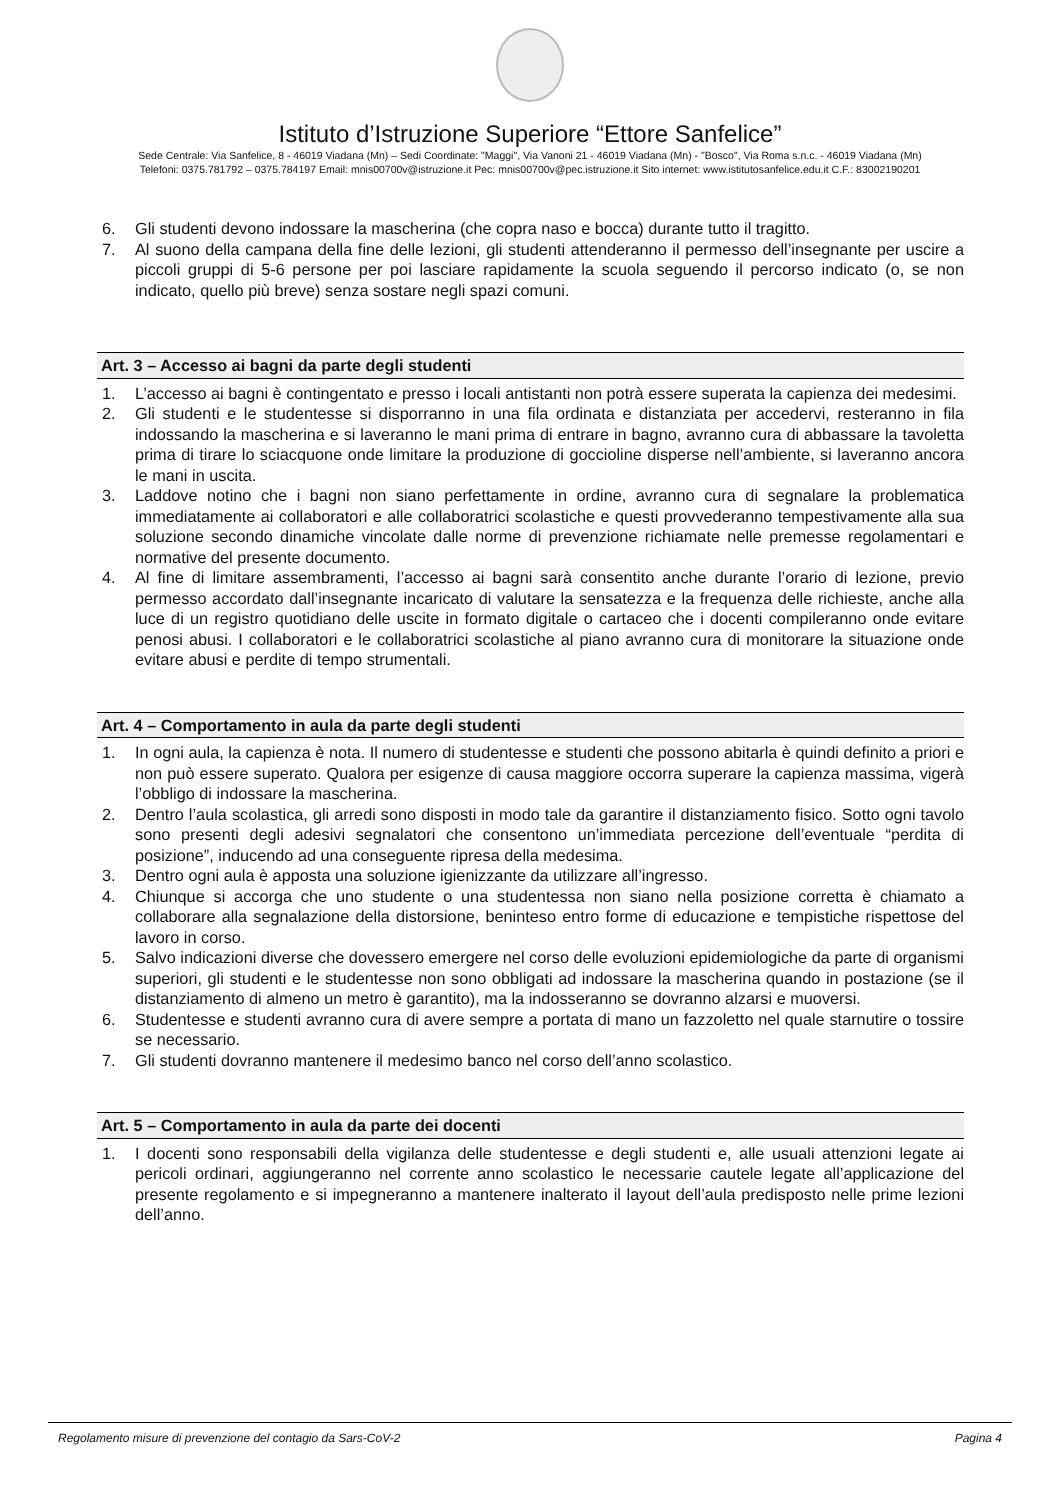Istituto d’Istruzione Superiore “Ettore Sanfelice”
Sede Centrale: Via Sanfelice, 8 - 46019 Viadana (Mn) – Sedi Coordinate: "Maggi", Via Vanoni 21 - 46019 Viadana (Mn) - "Bosco", Via Roma s.n.c. - 46019 Viadana (Mn)
Telefoni: 0375.781792 – 0375.784197 Email: mnis00700v@istruzione.it Pec: mnis00700v@pec.istruzione.it Sito internet: www.istitutosanfelice.edu.it C.F.: 83002190201
6. Gli studenti devono indossare la mascherina (che copra naso e bocca) durante tutto il tragitto.
7. Al suono della campana della fine delle lezioni, gli studenti attenderanno il permesso dell’insegnante per uscire a piccoli gruppi di 5-6 persone per poi lasciare rapidamente la scuola seguendo il percorso indicato (o, se non indicato, quello più breve) senza sostare negli spazi comuni.
Art. 3 – Accesso ai bagni da parte degli studenti
1. L’accesso ai bagni è contingentato e presso i locali antistanti non potrà essere superata la capienza dei medesimi.
2. Gli studenti e le studentesse si disporranno in una fila ordinata e distanziata per accedervi, resteranno in fila indossando la mascherina e si laveranno le mani prima di entrare in bagno, avranno cura di abbassare la tavoletta prima di tirare lo sciacquone onde limitare la produzione di goccioline disperse nell’ambiente, si laveranno ancora le mani in uscita.
3. Laddove notino che i bagni non siano perfettamente in ordine, avranno cura di segnalare la problematica immediatamente ai collaboratori e alle collaboratrici scolastiche e questi provvederanno tempestivamente alla sua soluzione secondo dinamiche vincolate dalle norme di prevenzione richiamate nelle premesse regolamentari e normative del presente documento.
4. Al fine di limitare assembramenti, l’accesso ai bagni sarà consentito anche durante l’orario di lezione, previo permesso accordato dall’insegnante incaricato di valutare la sensatezza e la frequenza delle richieste, anche alla luce di un registro quotidiano delle uscite in formato digitale o cartaceo che i docenti compileranno onde evitare penosi abusi. I collaboratori e le collaboratrici scolastiche al piano avranno cura di monitorare la situazione onde evitare abusi e perdite di tempo strumentali.
Art. 4 – Comportamento in aula da parte degli studenti
1. In ogni aula, la capienza è nota. Il numero di studentesse e studenti che possono abitarla è quindi definito a priori e non può essere superato. Qualora per esigenze di causa maggiore occorra superare la capienza massima, vigerà l’obbligo di indossare la mascherina.
2. Dentro l’aula scolastica, gli arredi sono disposti in modo tale da garantire il distanziamento fisico. Sotto ogni tavolo sono presenti degli adesivi segnalatori che consentono un’immediata percezione dell’eventuale “perdita di posizione”, inducendo ad una conseguente ripresa della medesima.
3. Dentro ogni aula è apposta una soluzione igienizzante da utilizzare all’ingresso.
4. Chiunque si accorga che uno studente o una studentessa non siano nella posizione corretta è chiamato a collaborare alla segnalazione della distorsione, beninteso entro forme di educazione e tempistiche rispettose del lavoro in corso.
5. Salvo indicazioni diverse che dovessero emergere nel corso delle evoluzioni epidemiologiche da parte di organismi superiori, gli studenti e le studentesse non sono obbligati ad indossare la mascherina quando in postazione (se il distanziamento di almeno un metro è garantito), ma la indosseranno se dovranno alzarsi e muoversi.
6. Studentesse e studenti avranno cura di avere sempre a portata di mano un fazzoletto nel quale starnutire o tossire se necessario.
7. Gli studenti dovranno mantenere il medesimo banco nel corso dell’anno scolastico.
Art. 5 – Comportamento in aula da parte dei docenti
1. I docenti sono responsabili della vigilanza delle studentesse e degli studenti e, alle usuali attenzioni legate ai pericoli ordinari, aggiungeranno nel corrente anno scolastico le necessarie cautele legate all’applicazione del presente regolamento e si impegneranno a mantenere inalterato il layout dell’aula predisposto nelle prime lezioni dell’anno.
Regolamento misure di prevenzione del contagio da Sars-CoV-2 Pagina 4